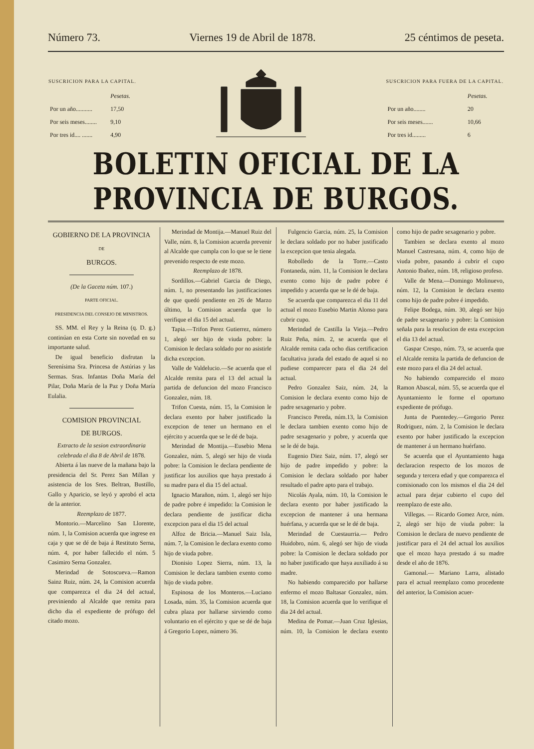Número 73. Viernes 19 de Abril de 1878. 25 céntimos de peseta.
| SUSCRICION PARA LA CAPITAL. | |
| --- | --- |
| | Pesetas. |
| Por un año........... | 17,50 |
| Por seis meses........ | 9,10 |
| Por tres id.... ....... | 4,90 |
| SUSCRICION PARA FUERA DE LA CAPITAL. | |
| --- | --- |
| | Pesetas. |
| Por un año........ | 20 |
| Por seis meses....... | 10,66 |
| Por tres id......... | 6 |
BOLETIN OFICIAL DE LA PROVINCIA DE BURGOS.
GOBIERNO DE LA PROVINCIA
DE
BURGOS.
(De la Gaceta núm. 107.)
PARTE OFICIAL.
PRESIDENCIA DEL CONSEJO DE MINISTROS.
SS. MM. el Rey y la Reina (q. D. g.) continúan en esta Corte sin novedad en su importante salud.
De igual beneficio disfrutan la Serenísima Sra. Princesa de Astúrias y las Sermas. Sras. Infantas Doña María del Pilar, Doña María de la Paz y Doña María Eulalia.
COMISION PROVINCIAL
DE BURGOS.
Extracto de la sesion extraordinaria celebrada el dia 8 de Abril de 1878.
Abierta á las nueve de la mañana bajo la presidencia del Sr. Perez San Millan y asistencia de los Sres. Beltran, Bustillo, Gallo y Aparicio, se leyó y aprobó el acta de la anterior.
Reemplazo de 1877.
Montorio.—Marcelino San Llorente, núm. 1, la Comision acuerda que ingrese en caja y que se dé de baja á Restituto Serna, núm. 4, por haber fallecido el núm. 5 Casimiro Serna Gonzalez.
Merindad de Sotoscueva.—Ramon Sainz Ruiz, núm. 24, la Comision acuerda que comparezca el dia 24 del actual, previniendo al Alcalde que remita para dicho dia el expediente de prófugo del citado mozo.
Merindad de Montija.—Manuel Ruiz del Valle, núm. 8, la Comision acuerda prevenir al Alcalde que cumpla con lo que se le tiene prevenido respecto de este mozo.
Reemplazo de 1878.
Sordillos.—Gabriel Garcia de Diego, núm. 1, no presentando las justificaciones de que quedó pendiente en 26 de Marzo último, la Comision acuerda que lo verifique el dia 15 del actual.
Tapia.—Trifon Perez Gutierrez, número 1, alegó ser hijo de viuda pobre: la Comision le declara soldado por no asistirle dicha excepcion.
Valle de Valdelucio.—Se acuerda que el Alcalde remita para el 13 del actual la partida de defuncion del mozo Francisco Gonzalez, núm. 18.
Trifon Cuesta, núm. 15, la Comision le declara exento por haber justificado la excepcion de tener un hermano en el ejército y acuerda que se le dé de baja.
Merindad de Montija.—Eusebio Mena Gonzalez, núm. 5, alegó ser hijo de viuda pobre: la Comision le declara pendiente de justificar los auxilios que haya prestado á su madre para el dia 15 del actual.
Ignacio Marañon, núm. 1, alegó ser hijo de padre pobre é impedido: la Comision le declara pendiente de justificar dicha excepcion para el dia 15 del actual
Alfoz de Bricia.—Manuel Saiz Isla, núm. 7, la Comision le declara exento como hijo de viuda pobre.
Dionisio Lopez Sierra, núm. 13, la Comision le declara tambien exento como hijo de viuda pobre.
Espinosa de los Monteros.—Luciano Losada, núm. 35, la Comision acuerda que cubra plaza por hallarse sirviendo como voluntario en el ejército y que se dé de baja á Gregorio Lopez, número 36.
Fulgencio Garcia, núm. 25, la Comision le declara soldado por no haber justificado la excepcion que tenia alegada.
Robolledo de la Torre.—Casto Fontaneda, núm. 11, la Comision le declara exento como hijo de padre pobre é impedido y acuerda que se le dé de baja.
Se acuerda que comparezca el dia 11 del actual el mozo Eusebio Martin Alonso para cubrir cupo.
Merindad de Castilla la Vieja.—Pedro Ruiz Peña, núm. 2, se acuerda que el Alcalde remita cada ocho dias certificacion facultativa jurada del estado de aquel si no pudiese comparecer para el dia 24 del actual.
Pedro Gonzalez Saiz, núm. 24, la Comision le declara exento como hijo de padre sexagenario y pobre.
Francisco Pereda, núm.13, la Comision le declara tambien exento como hijo de padre sexagenario y pobre, y acuerda que se le dé de baja.
Eugenio Diez Saiz, núm. 17, alegó ser hijo de padre impedido y pobre: la Comision le declara soldado por haber resultado el padre apto para el trabajo.
Nicolás Ayala, núm. 10, la Comision le declara exento por haber justificado la excepcion de mantener á una hermana huérfana, y acuerda que se le dé de baja.
Merindad de Cuestaurria.— Pedro Huidobro, núm. 6, alegó ser hijo de viuda pobre: la Comision le declara soldado por no haber justificado que haya auxiliado á su madre.
No habiendo comparecido por hallarse enfermo el mozo Baltasar Gonzalez, núm. 18, la Comision acuerda que lo verifique el dia 24 del actual.
Medina de Pomar.—Juan Cruz Iglesias, núm. 10, la Comision le declara exento como hijo de padre sexagenario y pobre.
Tambien se declara exento al mozo Manuel Castresana, núm. 4, como hijo de viuda pobre, pasando á cubrir el cupo Antonio Ibañez, núm. 18, religioso profeso.
Valle de Mena.—Domingo Molinuevo, núm. 12, la Comision le declara exento como hijo de padre pobre é impedido.
Felipe Bodega, núm. 30, alegó ser hijo de padre sexagenario y pobre: la Comision señala para la resolucion de esta excepcion el dia 13 del actual.
Gaspar Crespo, núm. 73, se acuerda que el Alcalde remita la partida de defuncion de este mozo para el dia 24 del actual.
No habiendo comparecido el mozo Ramon Abascal, núm. 55, se acuerda que el Ayuntamiento le forme el oportuno expediente de prófugo.
Junta de Puentedey.—Gregorio Perez Rodriguez, núm. 2, la Comision le declara exento por haber justificado la excepcion de mantener á un hermano huérfano.
Se acuerda que el Ayuntamiento haga declaracion respecto de los mozos de segunda y tercera edad y que comparezca el comisionado con los mismos el dia 24 del actual para dejar cubierto el cupo del reemplazo de este año.
Villegas. — Ricardo Gomez Arce, núm. 2, alegó ser hijo de viuda pobre: la Comision le declara de nuevo pendiente de justificar para el 24 del actual los auxilios que el mozo haya prestado á su madre desde el año de 1876.
Gamonal.— Mariano Larra, alistado para el actual reemplazo como procedente del anterior, la Comision acuer-